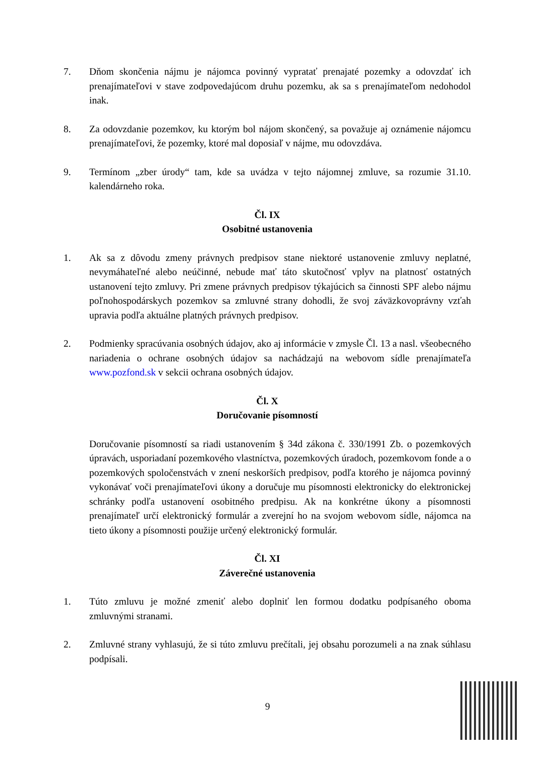7. Dňom skončenia nájmu je nájomca povinný vypratať prenajaté pozemky a odovzdať ich prenajímateľovi v stave zodpovedajúcom druhu pozemku, ak sa s prenajímateľom nedohodol inak.
8. Za odovzdanie pozemkov, ku ktorým bol nájom skončený, sa považuje aj oznámenie nájomcu prenajímateľovi, že pozemky, ktoré mal doposiaľ v nájme, mu odovzdáva.
9. Termínom „zber úrody“ tam, kde sa uvádza v tejto nájomnej zmluve, sa rozumie 31.10. kalendárneho roka.
Čl. IX
Osobitné ustanovenia
1. Ak sa z dôvodu zmeny právnych predpisov stane niektoré ustanovenie zmluvy neplatné, nevymáhateľné alebo neúčinné, nebude mať táto skutočnosť vplyv na platnosť ostatných ustanovení tejto zmluvy. Pri zmene právnych predpisov týkajúcich sa činnosti SPF alebo nájmu poľnohospodárskych pozemkov sa zmluvné strany dohodli, že svoj záväzkovoprávny vzťah upravia podľa aktuálne platných právnych predpisov.
2. Podmienky spracúvania osobných údajov, ako aj informácie v zmysle Čl. 13 a nasl. všeobecného nariadenia o ochrane osobných údajov sa nachádzajú na webovom sídle prenajímateľa www.pozfond.sk v sekcii ochrana osobných údajov.
Čl. X
Doručovanie písomností
Doručovanie písomností sa riadi ustanovením § 34d zákona č. 330/1991 Zb. o pozemkových úpravách, usporiadaní pozemkového vlastníctva, pozemkových úradoch, pozemkovom fonde a o pozemkových spoločenstvách v znení neskorších predpisov, podľa ktorého je nájomca povinný vykonávať voči prenajímateľovi úkony a doručuje mu písomnosti elektronicky do elektronickej schránky podľa ustanovení osobitného predpisu. Ak na konkrétne úkony a písomnosti prenajímateľ určí elektronický formulár a zverejní ho na svojom webovom sídle, nájomca na tieto úkony a písomnosti použije určený elektronický formulár.
Čl. XI
Záverečné ustanovenia
1. Túto zmluvu je možné zmeniť alebo doplniť len formou dodatku podpísaného oboma zmluvnými stranami.
2. Zmluvné strany vyhlasujú, že si túto zmluvu prečítali, jej obsahu porozumeli a na znak súhlasu podpísali.
9